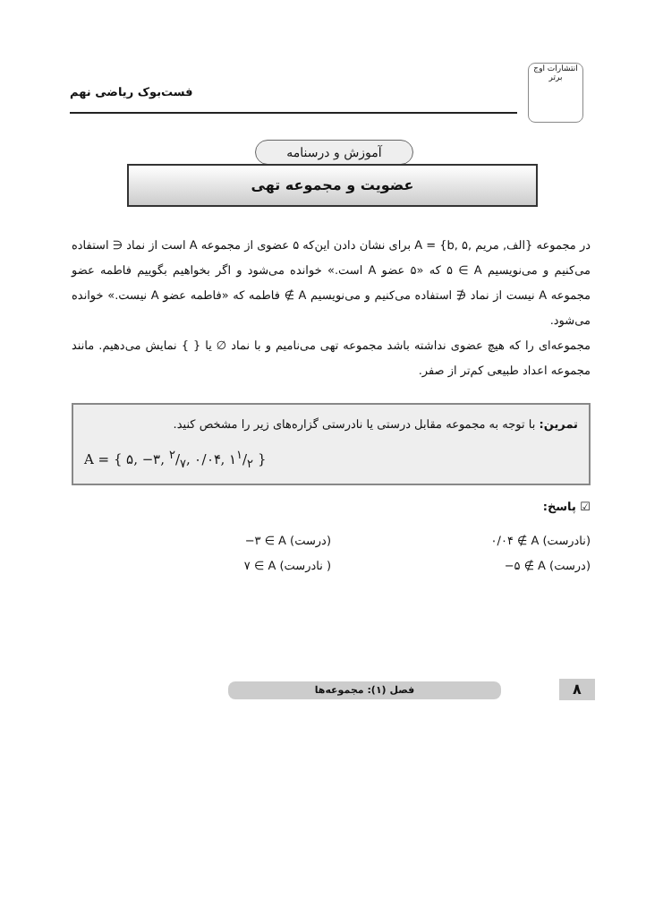فست‌بوک ریاضی نهم
انتشارات اوج برتر
آموزش و درسنامه
عضویت و مجموعه تهی
در مجموعه A = {b, الف, مریم ,۵} برای نشان دادن این‌که ۵ عضوی از مجموعه A است از نماد ∈ استفاده می‌کنیم و می‌نویسیم ۵ ∈ A که «۵ عضو A است.» خوانده می‌شود و اگر بخواهیم بگوییم فاطمه عضو مجموعه A نیست از نماد ∉ استفاده می‌کنیم و می‌نویسیم فاطمه ∉ A که «فاطمه عضو A نیست.» خوانده می‌شود.
مجموعه‌ای را که هیچ عضوی نداشته باشد مجموعه تهی می‌نامیم و با نماد ∅ یا { } نمایش می‌دهیم. مانند مجموعه اعداد طبیعی کم‌تر از صفر.
تمرین: با توجه به مجموعه مقابل درستی یا نادرستی گزاره‌های زیر را مشخص کنید.
A = { ۵, −۳, ۲/۷, ۰/۰۴, ۱۱/۲ }
☑ پاسخ:
(نادرست) ۰/۰۴ ∉ A
(درست) −۳ ∈ A
(درست) −۵ ∉ A
( نادرست) ۷ ∈ A
فصل (۱): مجموعه‌ها ۸